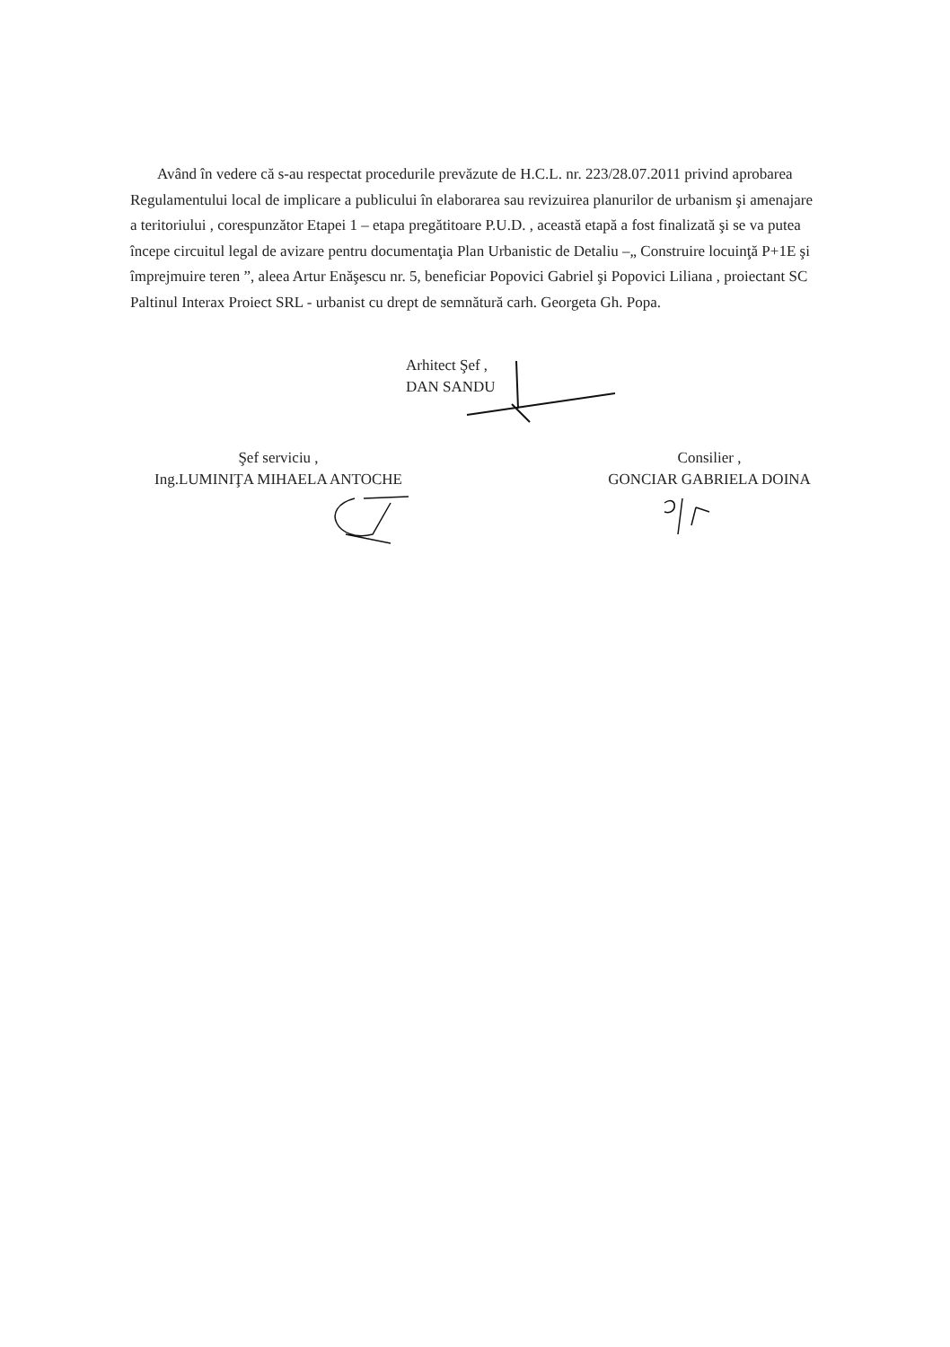Având în vedere că s-au respectat procedurile prevăzute de H.C.L. nr. 223/28.07.2011 privind aprobarea Regulamentului local de implicare a publicului în elaborarea sau revizuirea planurilor de urbanism şi amenajare a teritoriului , corespunzător Etapei 1 – etapa pregătitoare P.U.D. , această etapă a fost finalizată şi se va putea începe circuitul legal de avizare pentru documentaţia Plan Urbanistic de Detaliu –„ Construire locuinţă P+1E şi împrejmuire teren ”, aleea Artur Enăşescu nr. 5, beneficiar Popovici Gabriel şi Popovici Liliana , proiectant SC Paltinul Interax Proiect SRL - urbanist cu drept de semnătură carh. Georgeta Gh. Popa.
Arhitect Şef ,
DAN SANDU
Şef serviciu ,
Ing.LUMINIŢA MIHAELA ANTOCHE
Consilier ,
GONCIAR GABRIELA DOINA